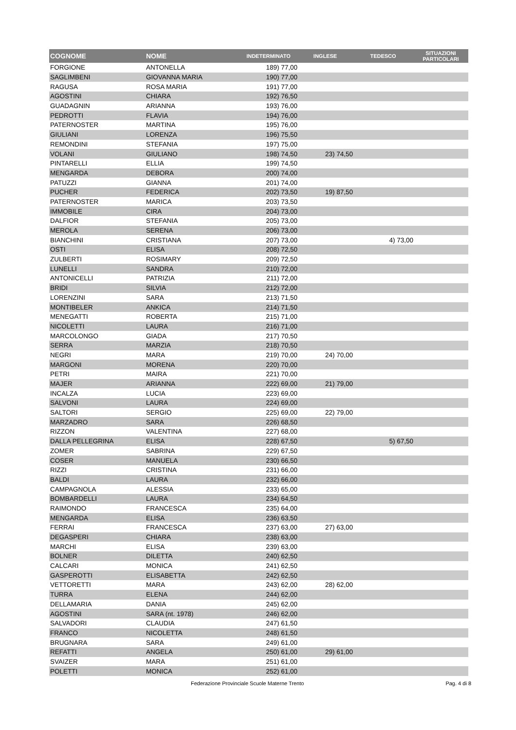| COGNOME | NOME | INDETERMINATO | INGLESE | TEDESCO | SITUAZIONI PARTICOLARI |
| --- | --- | --- | --- | --- | --- |
| FORGIONE | ANTONELLA | 189) 77,00 | | | |
| SAGLIMBENI | GIOVANNA MARIA | 190) 77,00 | | | |
| RAGUSA | ROSA MARIA | 191) 77,00 | | | |
| AGOSTINI | CHIARA | 192) 76,50 | | | |
| GUADAGNIN | ARIANNA | 193) 76,00 | | | |
| PEDROTTI | FLAVIA | 194) 76,00 | | | |
| PATERNOSTER | MARTINA | 195) 76,00 | | | |
| GIULIANI | LORENZA | 196) 75,50 | | | |
| REMONDINI | STEFANIA | 197) 75,00 | | | |
| VOLANI | GIULIANO | 198) 74,50 | 23) 74,50 | | |
| PINTARELLI | ELLIA | 199) 74,50 | | | |
| MENGARDA | DEBORA | 200) 74,00 | | | |
| PATUZZI | GIANNA | 201) 74,00 | | | |
| PUCHER | FEDERICA | 202) 73,50 | 19) 87,50 | | |
| PATERNOSTER | MARICA | 203) 73,50 | | | |
| IMMOBILE | CIRA | 204) 73,00 | | | |
| DALFIOR | STEFANIA | 205) 73,00 | | | |
| MEROLA | SERENA | 206) 73,00 | | | |
| BIANCHINI | CRISTIANA | 207) 73,00 | | 4) 73,00 | |
| OSTI | ELISA | 208) 72,50 | | | |
| ZULBERTI | ROSIMARY | 209) 72,50 | | | |
| LUNELLI | SANDRA | 210) 72,00 | | | |
| ANTONICELLI | PATRIZIA | 211) 72,00 | | | |
| BRIDI | SILVIA | 212) 72,00 | | | |
| LORENZINI | SARA | 213) 71,50 | | | |
| MONTIBELER | ANKICA | 214) 71,50 | | | |
| MENEGATTI | ROBERTA | 215) 71,00 | | | |
| NICOLETTI | LAURA | 216) 71,00 | | | |
| MARCOLONGO | GIADA | 217) 70,50 | | | |
| SERRA | MARZIA | 218) 70,50 | | | |
| NEGRI | MARA | 219) 70,00 | 24) 70,00 | | |
| MARGONI | MORENA | 220) 70,00 | | | |
| PETRI | MAIRA | 221) 70,00 | | | |
| MAJER | ARIANNA | 222) 69,00 | 21) 79,00 | | |
| INCALZA | LUCIA | 223) 69,00 | | | |
| SALVONI | LAURA | 224) 69,00 | | | |
| SALTORI | SERGIO | 225) 69,00 | 22) 79,00 | | |
| MARZADRO | SARA | 226) 68,50 | | | |
| RIZZON | VALENTINA | 227) 68,00 | | | |
| DALLA PELLEGRINA | ELISA | 228) 67,50 | | 5) 67,50 | |
| ZOMER | SABRINA | 229) 67,50 | | | |
| COSER | MANUELA | 230) 66,50 | | | |
| RIZZI | CRISTINA | 231) 66,00 | | | |
| BALDI | LAURA | 232) 66,00 | | | |
| CAMPAGNOLA | ALESSIA | 233) 65,00 | | | |
| BOMBARDELLI | LAURA | 234) 64,50 | | | |
| RAIMONDO | FRANCESCA | 235) 64,00 | | | |
| MENGARDA | ELISA | 236) 63,50 | | | |
| FERRAI | FRANCESCA | 237) 63,00 | 27) 63,00 | | |
| DEGASPERI | CHIARA | 238) 63,00 | | | |
| MARCHI | ELISA | 239) 63,00 | | | |
| BOLNER | DILETTA | 240) 62,50 | | | |
| CALCARI | MONICA | 241) 62,50 | | | |
| GASPEROTTI | ELISABETTA | 242) 62,50 | | | |
| VETTORETTI | MARA | 243) 62,00 | 28) 62,00 | | |
| TURRA | ELENA | 244) 62,00 | | | |
| DELLAMARIA | DANIA | 245) 62,00 | | | |
| AGOSTINI | SARA (nt. 1978) | 246) 62,00 | | | |
| SALVADORI | CLAUDIA | 247) 61,50 | | | |
| FRANCO | NICOLETTA | 248) 61,50 | | | |
| BRUGNARA | SARA | 249) 61,00 | | | |
| REFATTI | ANGELA | 250) 61,00 | 29) 61,00 | | |
| SVAIZER | MARA | 251) 61,00 | | | |
| POLETTI | MONICA | 252) 61,00 | | | |
Federazione Provinciale Scuole Materne Trento Pag. 4 di 8